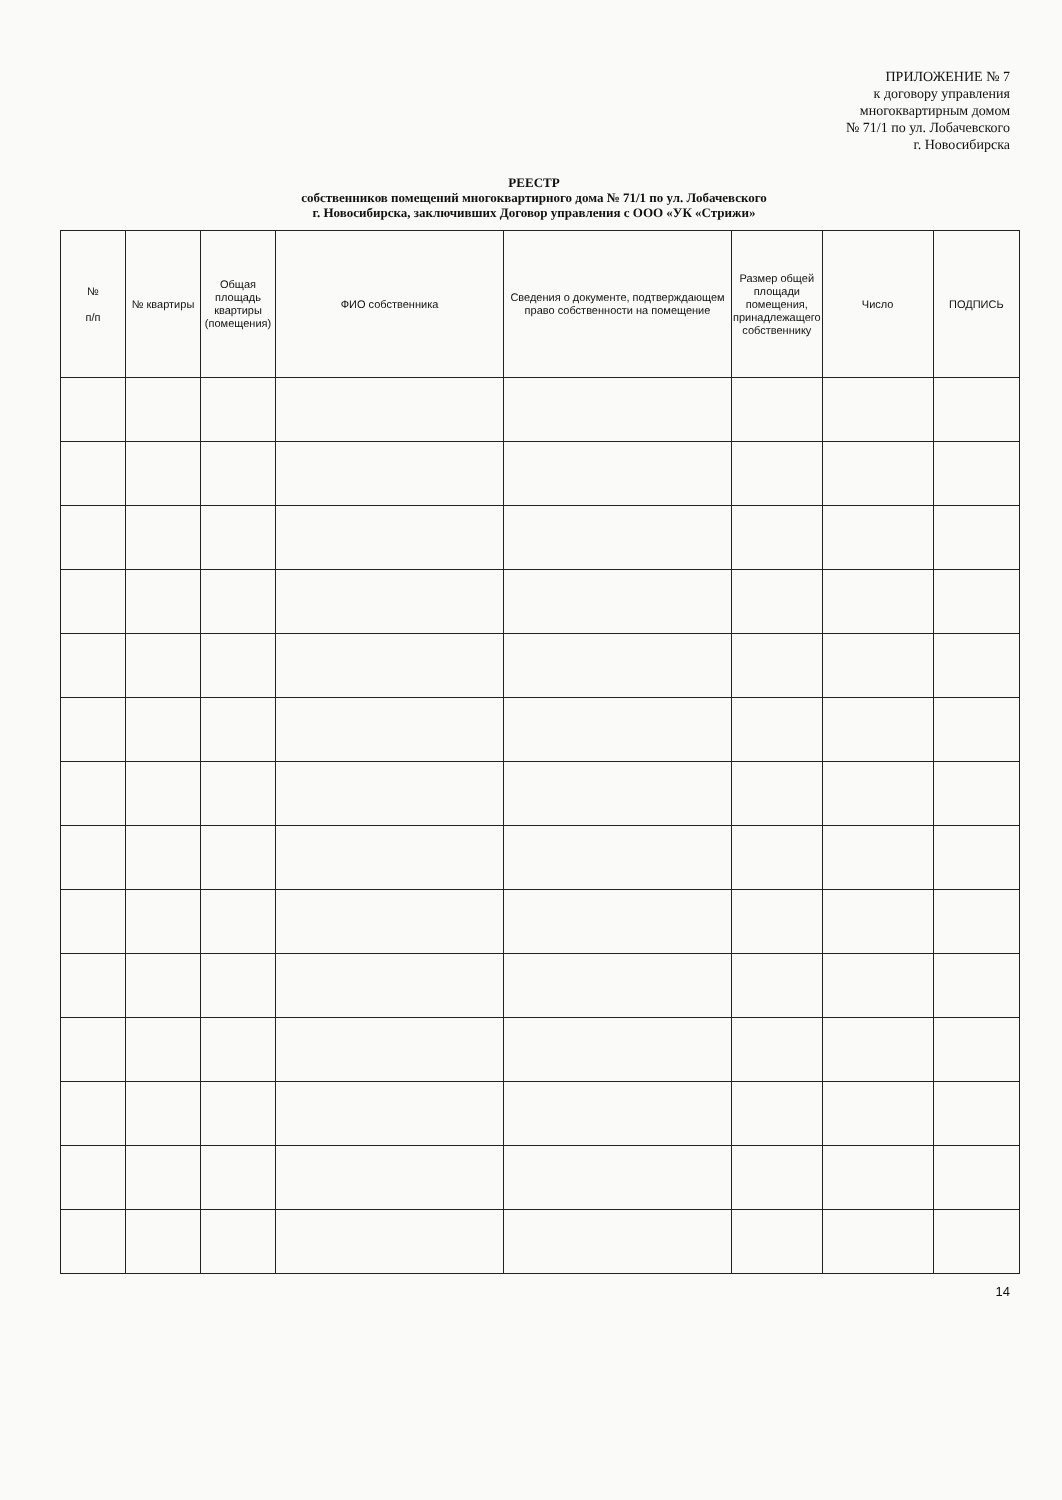ПРИЛОЖЕНИЕ № 7
к договору управления
многоквартирным домом
№ 71/1 по ул. Лобачевского
г. Новосибирска
РЕЕСТР
собственников помещений многоквартирного дома № 71/1 по ул. Лобачевского
г. Новосибирска, заключивших Договор управления с ООО «УК «Стрижи»
| № п/п | № квартиры | Общая площадь квартиры (помещения) | ФИО собственника | Сведения о документе, подтверждающем право собственности на помещение | Размер общей площади помещения, принадлежащего собственнику | Число | ПОДПИСЬ |
| --- | --- | --- | --- | --- | --- | --- | --- |
14